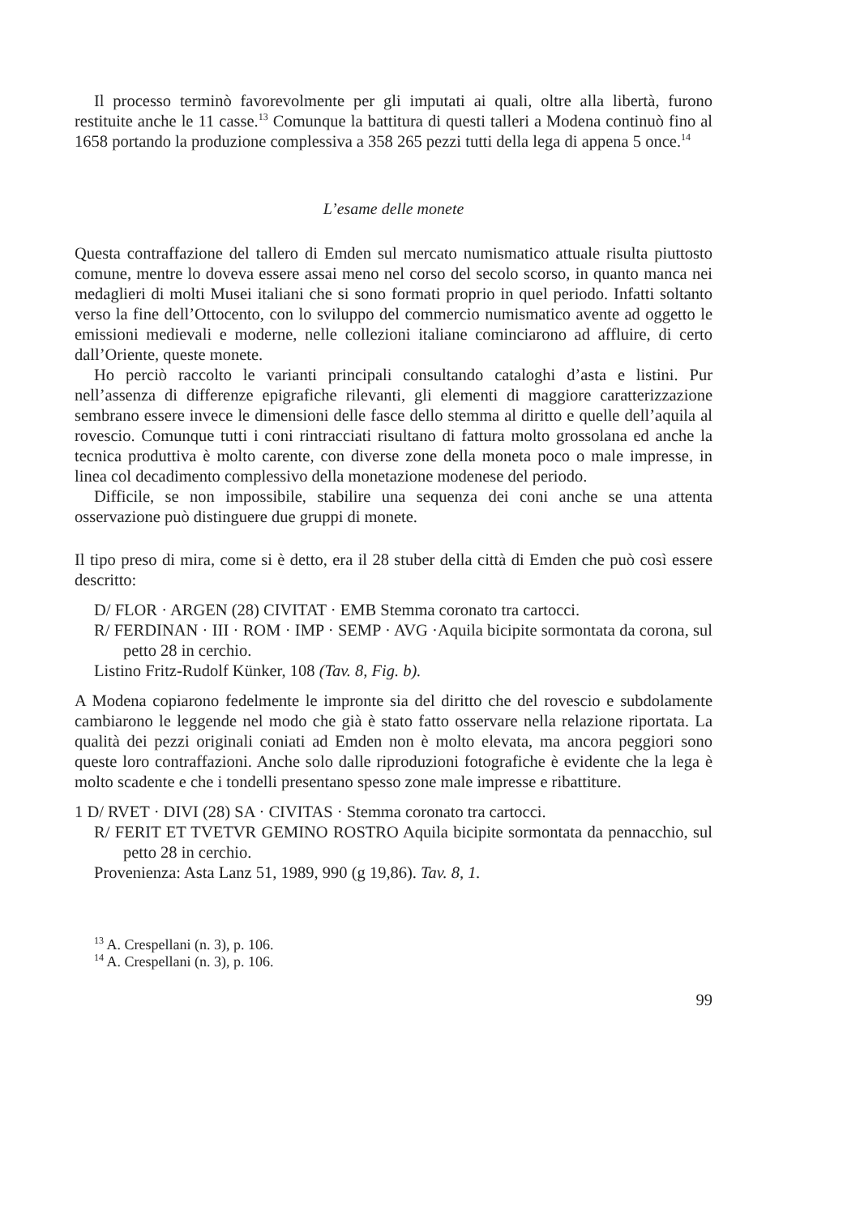Il processo terminò favorevolmente per gli imputati ai quali, oltre alla libertà, furono restituite anche le 11 casse.<sup>13</sup> Comunque la battitura di questi talleri a Modena continuò fino al 1658 portando la produzione complessiva a 358 265 pezzi tutti della lega di appena 5 once.<sup>14</sup>
L’esame delle monete
Questa contraffazione del tallero di Emden sul mercato numismatico attuale risulta piuttosto comune, mentre lo doveva essere assai meno nel corso del secolo scorso, in quanto manca nei medaglieri di molti Musei italiani che si sono formati proprio in quel periodo. Infatti soltanto verso la fine dell’Ottocento, con lo sviluppo del commercio numismatico avente ad oggetto le emissioni medievali e moderne, nelle collezioni italiane cominciarono ad affluire, di certo dall’Oriente, queste monete.
Ho perciò raccolto le varianti principali consultando cataloghi d’asta e listini. Pur nell’assenza di differenze epigrafiche rilevanti, gli elementi di maggiore caratterizzazione sembrano essere invece le dimensioni delle fasce dello stemma al diritto e quelle dell’aquila al rovescio. Comunque tutti i coni rintracciati risultano di fattura molto grossolana ed anche la tecnica produttiva è molto carente, con diverse zone della moneta poco o male impresse, in linea col decadimento complessivo della monetazione modenese del periodo.
Difficile, se non impossibile, stabilire una sequenza dei coni anche se una attenta osservazione può distinguere due gruppi di monete.
Il tipo preso di mira, come si è detto, era il 28 stuber della città di Emden che può così essere descritto:
D/ FLOR · ARGEN (28) CIVITAT · EMB Stemma coronato tra cartocci.
R/ FERDINAN · III · ROM · IMP · SEMP · AVG ·Aquila bicipite sormontata da corona, sul petto 28 in cerchio.
Listino Fritz-Rudolf Künker, 108 (Tav. 8, Fig. b).
A Modena copiarono fedelmente le impronte sia del diritto che del rovescio e subdolamente cambiarono le leggende nel modo che già è stato fatto osservare nella relazione riportata. La qualità dei pezzi originali coniati ad Emden non è molto elevata, ma ancora peggiori sono queste loro contraffazioni. Anche solo dalle riproduzioni fotografiche è evidente che la lega è molto scadente e che i tondelli presentano spesso zone male impresse e ribattiture.
1 D/ RVET · DIVI (28) SA · CIVITAS · Stemma coronato tra cartocci.
R/ FERIT ET TVETVR GEMINO ROSTRO Aquila bicipite sormontata da pennacchio, sul petto 28 in cerchio.
Provenienza: Asta Lanz 51, 1989, 990 (g 19,86). Tav. 8, 1.
<sup>13</sup> A. Crespellani (n. 3), p. 106.
<sup>14</sup> A. Crespellani (n. 3), p. 106.
99